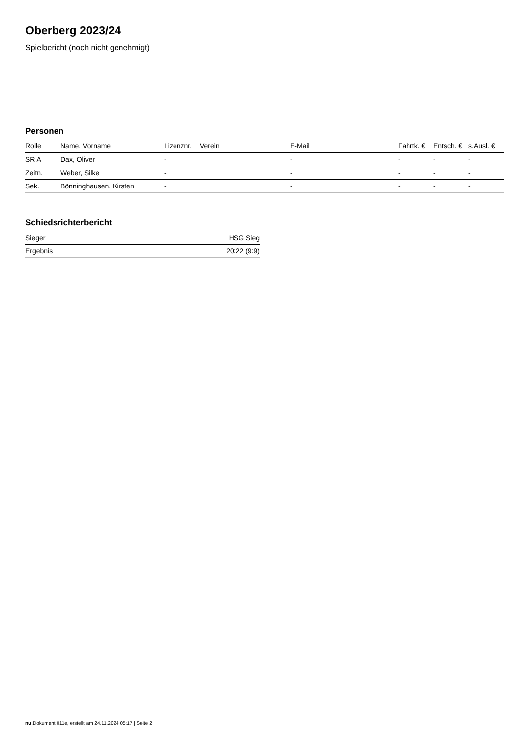Oberberg 2023/24
Spielbericht (noch nicht genehmigt)
Personen
| Rolle | Name, Vorname | Lizenznr. | Verein | E-Mail | Fahrtk. € | Entsch. € | s.Ausl. € |
| --- | --- | --- | --- | --- | --- | --- | --- |
| SR A | Dax, Oliver | - | | - | - | - | - |
| Zeitn. | Weber, Silke | - | | - | - | - | - |
| Sek. | Bönninghausen, Kirsten | - | | - | - | - | - |
Schiedsrichterbericht
| Sieger | HSG Sieg |
| Ergebnis | 20:22 (9:9) |
nu.Dokument 011e, erstellt am 24.11.2024 05:17 | Seite 2